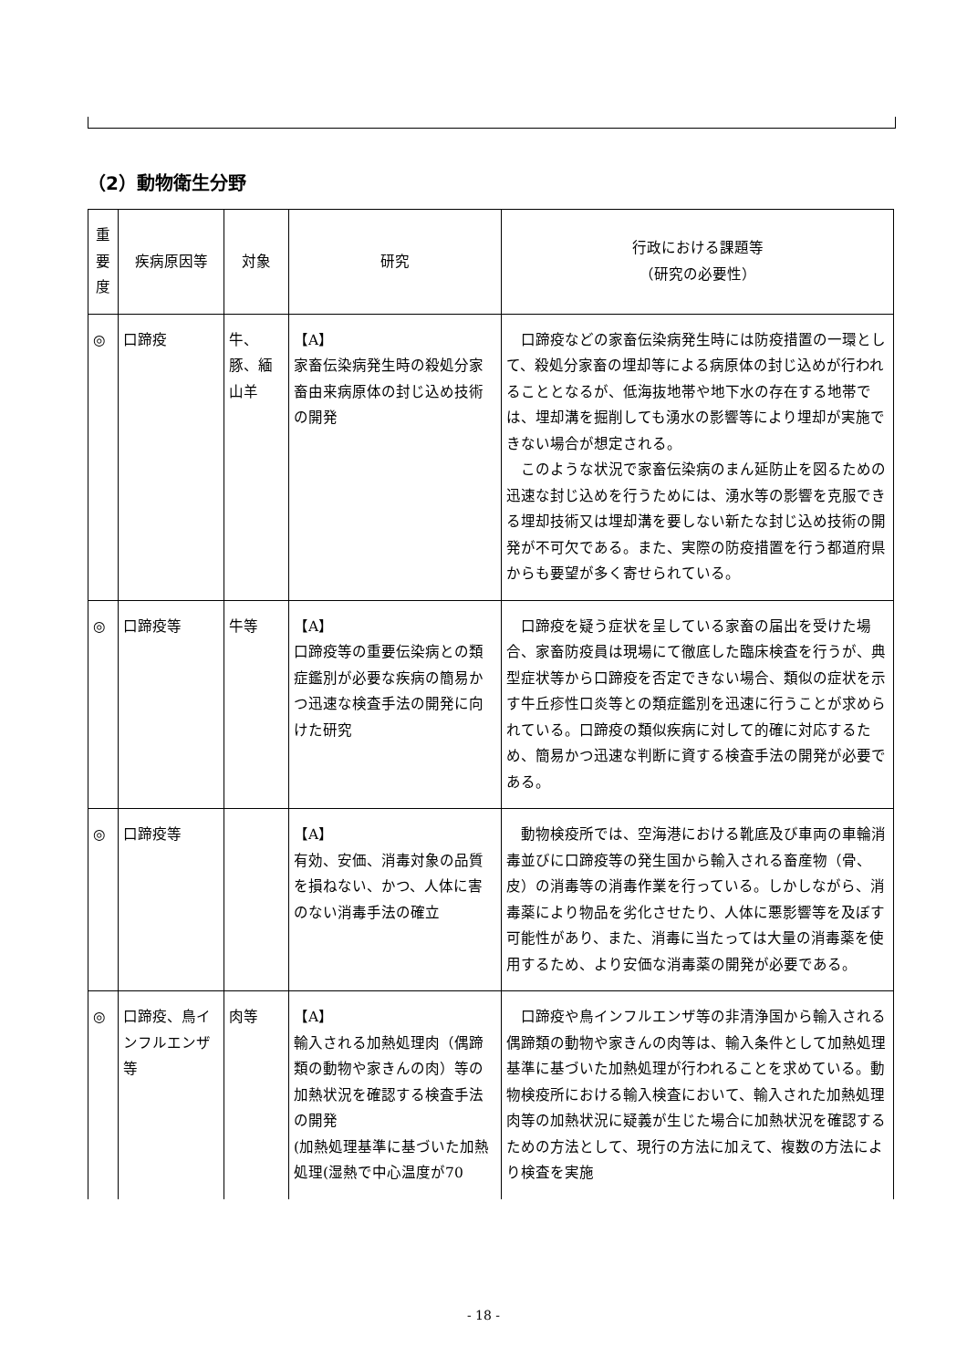（2）動物衛生分野
| 重 要 度 | 疾病原因等 | 対象 | 研究 | 行政における課題等 （研究の必要性） |
| --- | --- | --- | --- | --- |
| ◎ | 口蹄疫 | 牛、豚、緬山羊 | 【A】 家畜伝染病発生時の殺処分家畜由来病原体の封じ込め技術の開発 | 口蹄疫などの家畜伝染病発生時には防疫措置の一環として、殺処分家畜の埋却等による病原体の封じ込めが行われることとなるが、低海抜地帯や地下水の存在する地帯では、埋却溝を掘削しても湧水の影響等により埋却が実施できない場合が想定される。 このような状況で家畜伝染病のまん延防止を図るための迅速な封じ込めを行うためには、湧水等の影響を克服できる埋却技術又は埋却溝を要しない新たな封じ込め技術の開発が不可欠である。また、実際の防疫措置を行う都道府県からも要望が多く寄せられている。 |
| ◎ | 口蹄疫等 | 牛等 | 【A】 口蹄疫等の重要伝染病との類症鑑別が必要な疾病の簡易かつ迅速な検査手法の開発に向けた研究 | 口蹄疫を疑う症状を呈している家畜の届出を受けた場合、家畜防疫員は現場にて徹底した臨床検査を行うが、典型症状等から口蹄疫を否定できない場合、類似の症状を示す牛丘疹性口炎等との類症鑑別を迅速に行うことが求められている。口蹄疫の類似疾病に対して的確に対応するため、簡易かつ迅速な判断に資する検査手法の開発が必要である。 |
| ◎ | 口蹄疫等 | | 【A】 有効、安価、消毒対象の品質を損ねない、かつ、人体に害のない消毒手法の確立 | 動物検疫所では、空海港における靴底及び車両の車輪消毒並びに口蹄疫等の発生国から輸入される畜産物（骨、皮）の消毒等の消毒作業を行っている。しかしながら、消毒薬により物品を劣化させたり、人体に悪影響等を及ぼす可能性があり、また、消毒に当たっては大量の消毒薬を使用するため、より安価な消毒薬の開発が必要である。 |
| ◎ | 口蹄疫、鳥インフルエンザ等 | 肉等 | 【A】 輸入される加熱処理肉（偶蹄類の動物や家きんの肉）等の加熱状況を確認する検査手法の開発 (加熱処理基準に基づいた加熱処理(湿熱で中心温度が70 | 口蹄疫や鳥インフルエンザ等の非清浄国から輸入される偶蹄類の動物や家きんの肉等は、輸入条件として加熱処理基準に基づいた加熱処理が行われることを求めている。動物検疫所における輸入検査において、輸入された加熱処理肉等の加熱状況に疑義が生じた場合に加熱状況を確認するための方法として、現行の方法に加えて、複数の方法により検査を実施 |
- 18 -